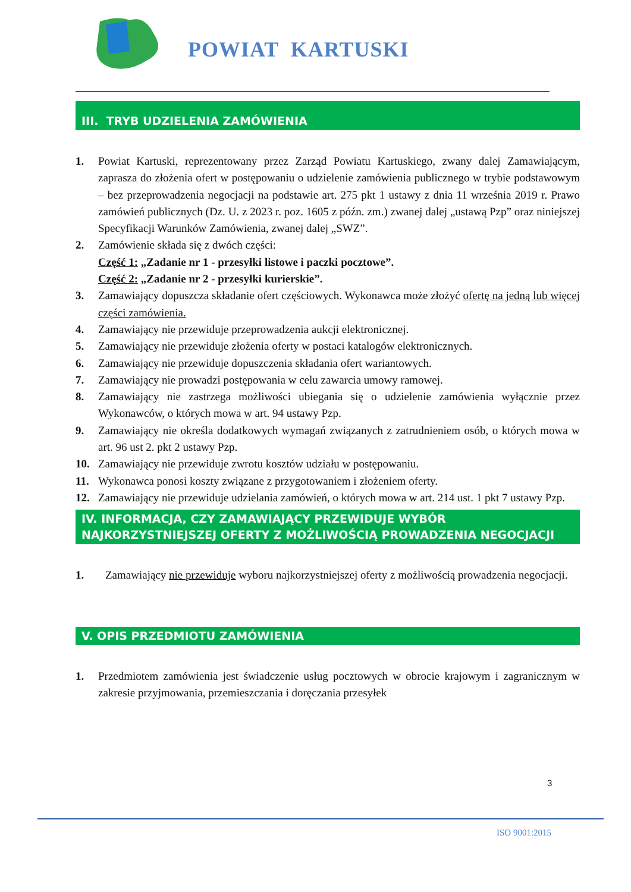POWIAT KARTUSKI
III. TRYB UDZIELENIA ZAMÓWIENIA
1. Powiat Kartuski, reprezentowany przez Zarząd Powiatu Kartuskiego, zwany dalej Zamawiającym, zaprasza do złożenia ofert w postępowaniu o udzielenie zamówienia publicznego w trybie podstawowym – bez przeprowadzenia negocjacji na podstawie art. 275 pkt 1 ustawy z dnia 11 września 2019 r. Prawo zamówień publicznych (Dz. U. z 2023 r. poz. 1605 z późn. zm.) zwanej dalej „ustawą Pzp” oraz niniejszej Specyfikacji Warunków Zamówienia, zwanej dalej „SWZ”.
2. Zamówienie składa się z dwóch części:
Część 1: „Zadanie nr 1 - przesyłki listowe i paczki pocztowe”.
Część 2: „Zadanie nr 2 - przesyłki kurierskie”.
3. Zamawiający dopuszcza składanie ofert częściowych. Wykonawca może złożyć ofertę na jedną lub więcej części zamówienia.
4. Zamawiający nie przewiduje przeprowadzenia aukcji elektronicznej.
5. Zamawiający nie przewiduje złożenia oferty w postaci katalogów elektronicznych.
6. Zamawiający nie przewiduje dopuszczenia składania ofert wariantowych.
7. Zamawiający nie prowadzi postępowania w celu zawarcia umowy ramowej.
8. Zamawiający nie zastrzega możliwości ubiegania się o udzielenie zamówienia wyłącznie przez Wykonawców, o których mowa w art. 94 ustawy Pzp.
9. Zamawiający nie określa dodatkowych wymagań związanych z zatrudnieniem osób, o których mowa w art. 96 ust 2. pkt 2 ustawy Pzp.
10. Zamawiający nie przewiduje zwrotu kosztów udziału w postępowaniu.
11. Wykonawca ponosi koszty związane z przygotowaniem i złożeniem oferty.
12. Zamawiający nie przewiduje udzielania zamówień, o których mowa w art. 214 ust. 1 pkt 7 ustawy Pzp.
IV. INFORMACJA, CZY ZAMAWIAJĄCY PRZEWIDUJE WYBÓR NAJKORZYSTNIEJSZEJ OFERTY Z MOŻLIWOŚCIĄ PROWADZENIA NEGOCJACJI
1. Zamawiający nie przewiduje wyboru najkorzystniejszej oferty z możliwością prowadzenia negocjacji.
V. OPIS PRZEDMIOTU ZAMÓWIENIA
1. Przedmiotem zamówienia jest świadczenie usług pocztowych w obrocie krajowym i zagranicznym w zakresie przyjmowania, przemieszczania i doręczania przesyłek
3
ISO 9001:2015